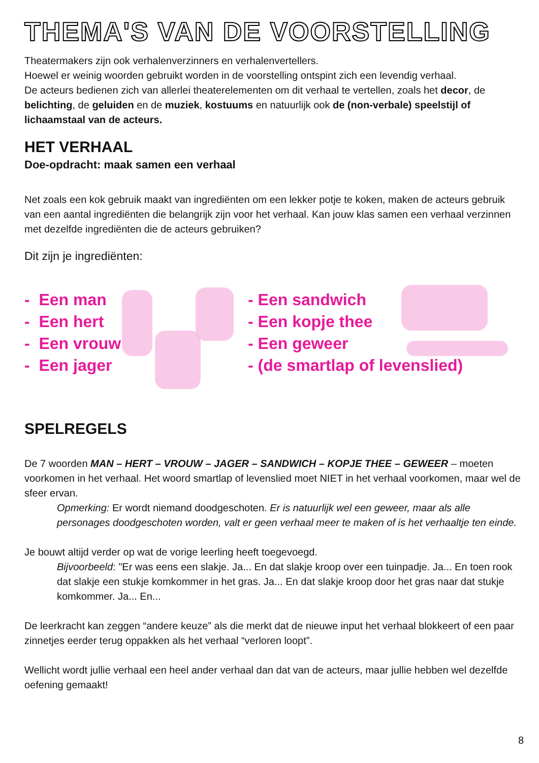THEMA'S VAN DE VOORSTELLING
Theatermakers zijn ook verhalenverzinners en verhalenvertellers.
Hoewel er weinig woorden gebruikt worden in de voorstelling ontspint zich een levendig verhaal.
De acteurs bedienen zich van allerlei theaterelementen om dit verhaal te vertellen, zoals het decor, de belichting, de geluiden en de muziek, kostuums en natuurlijk ook de (non-verbale) speelstijl of lichaamstaal van de acteurs.
HET VERHAAL
Doe-opdracht: maak samen een verhaal
Net zoals een kok gebruik maakt van ingrediënten om een lekker potje te koken, maken de acteurs gebruik van een aantal ingrediënten die belangrijk zijn voor het verhaal. Kan jouw klas samen een verhaal verzinnen met dezelfde ingrediënten die de acteurs gebruiken?
Dit zijn je ingrediënten:
- Een man
- Een hert
- Een vrouw
- Een jager
- Een sandwich
- Een kopje thee
- Een geweer
- (de smartlap of levenslied)
SPELREGELS
De 7 woorden MAN – HERT – VROUW – JAGER – SANDWICH – KOPJE THEE – GEWEER – moeten voorkomen in het verhaal. Het woord smartlap of levenslied moet NIET in het verhaal voorkomen, maar wel de sfeer ervan.
Opmerking: Er wordt niemand doodgeschoten. Er is natuurlijk wel een geweer, maar als alle personages doodgeschoten worden, valt er geen verhaal meer te maken of is het verhaaltje ten einde.
Je bouwt altijd verder op wat de vorige leerling heeft toegevoegd.
Bijvoorbeeld: "Er was eens een slakje. Ja... En dat slakje kroop over een tuinpadje. Ja... En toen rook dat slakje een stukje komkommer in het gras. Ja... En dat slakje kroop door het gras naar dat stukje komkommer. Ja... En...
De leerkracht kan zeggen “andere keuze” als die merkt dat de nieuwe input het verhaal blokkeert of een paar zinnetjes eerder terug oppakken als het verhaal “verloren loopt”.
Wellicht wordt jullie verhaal een heel ander verhaal dan dat van de acteurs, maar jullie hebben wel dezelfde oefening gemaakt!
8